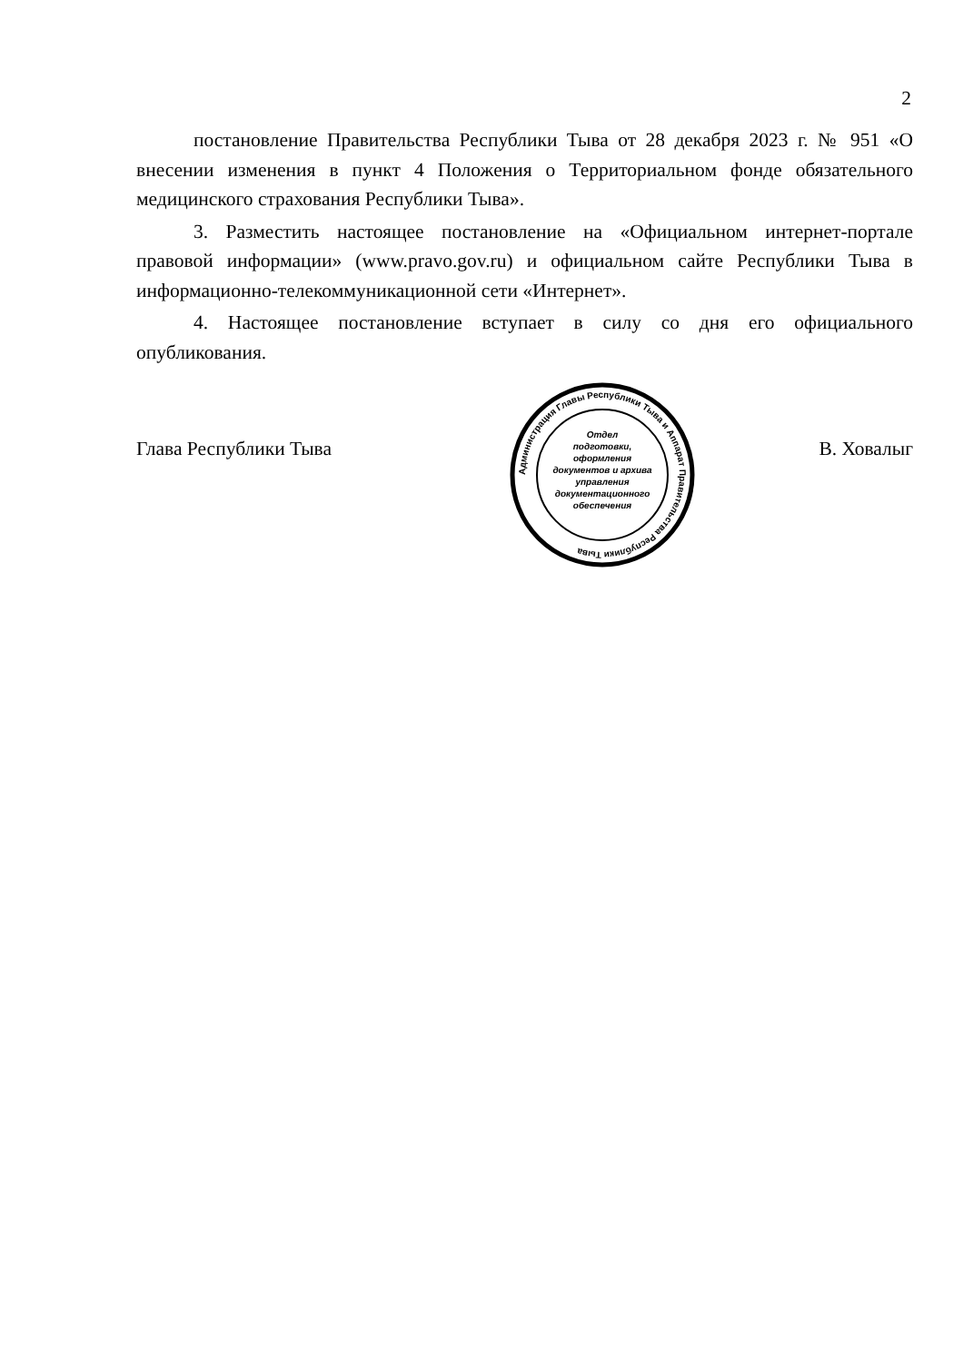2
постановление Правительства Республики Тыва от 28 декабря 2023 г. № 951 «О внесении изменения в пункт 4 Положения о Территориальном фонде обязательного медицинского страхования Республики Тыва».
3. Разместить настоящее постановление на «Официальном интернет-портале правовой информации» (www.pravo.gov.ru) и официальном сайте Республики Тыва в информационно-телекоммуникационной сети «Интернет».
4. Настоящее постановление вступает в силу со дня его официального опубликования.
Глава Республики Тыва
Отдел
подготовки,
оформления
документов и архива
управления
документационного
обеспечения
Администрация Главы Республики Тыва и Аппарат Правительства Республики Тыва
В. Ховалыг